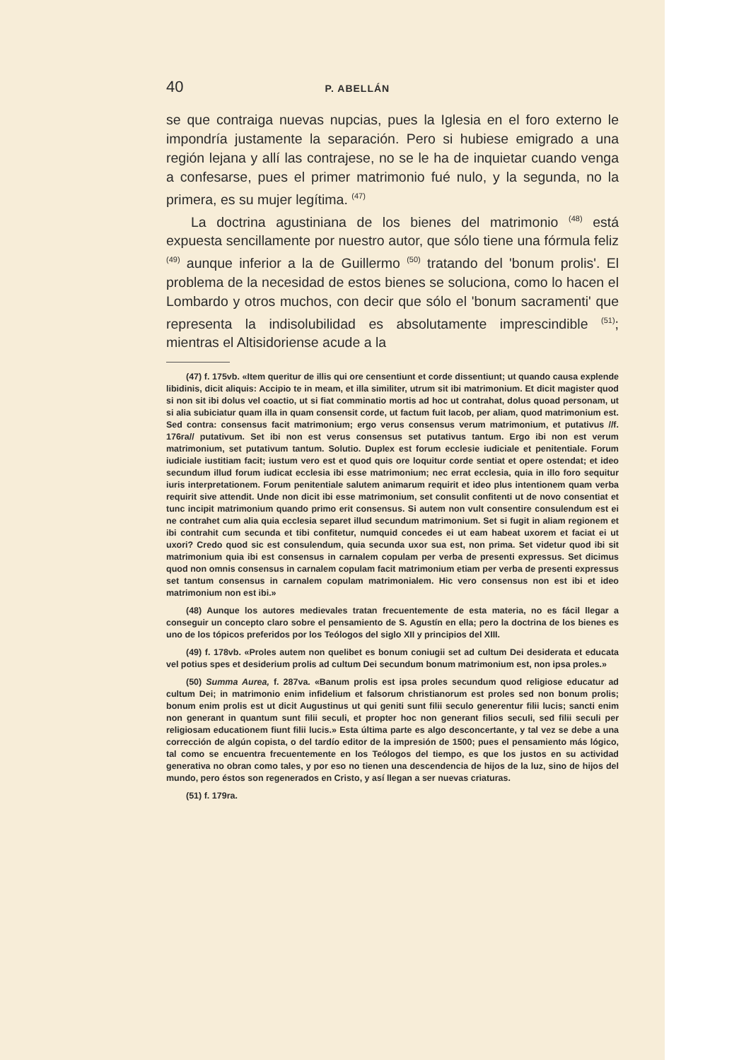40 P. ABELLÁN
se que contraiga nuevas nupcias, pues la Iglesia en el foro externo le impondría justamente la separación. Pero si hubiese emigrado a una región lejana y allí las contrajese, no se le ha de inquietar cuando venga a confesarse, pues el primer matrimonio fué nulo, y la segunda, no la primera, es su mujer legítima. <sup>(47)</sup>
La doctrina agustiniana de los bienes del matrimonio <sup>(48)</sup> está expuesta sencillamente por nuestro autor, que sólo tiene una fórmula feliz <sup>(49)</sup> aunque inferior a la de Guillermo <sup>(50)</sup> tratando del 'bonum prolis'. El problema de la necesidad de estos bienes se soluciona, como lo hacen el Lombardo y otros muchos, con decir que sólo el 'bonum sacramenti' que representa la indisolubilidad es absolutamente imprescindible <sup>(51)</sup>; mientras el Altisidoriense acude a la
(47) f. 175vb. «Item queritur de illis qui ore censentiunt et corde dissentiunt; ut quando causa explende libidinis, dicit aliquis: Accipio te in meam, et illa similiter, utrum sit ibi matrimonium. Et dicit magister quod si non sit ibi dolus vel coactio, ut si fiat comminatio mortis ad hoc ut contrahat, dolus quoad personam, ut si alia subiciatur quam illa in quam consensit corde, ut factum fuit Iacob, per aliam, quod matrimonium est. Sed contra: consensus facit matrimonium; ergo verus consensus verum matrimonium, et putativus //f. 176ra// putativum. Set ibi non est verus consensus set putativus tantum. Ergo ibi non est verum matrimonium, set putativum tantum. Solutio. Duplex est forum ecclesie iudiciale et penitentiale. Forum iudiciale iustitiam facit; iustum vero est et quod quis ore loquitur corde sentiat et opere ostendat; et ideo secundum illud forum iudicat ecclesia ibi esse matrimonium; nec errat ecclesia, quia in illo foro sequitur iuris interpretationem. Forum penitentiale salutem animarum requirit et ideo plus intentionem quam verba requirit sive attendit. Unde non dicit ibi esse matrimonium, set consulit confitenti ut de novo consentiat et tunc incipit matrimonium quando primo erit consensus. Si autem non vult consentire consulendum est ei ne contrahet cum alia quia ecclesia separet illud secundum matrimonium. Set si fugit in aliam regionem et ibi contrahit cum secunda et tibi confitetur, numquid concedes ei ut eam habeat uxorem et faciat ei ut uxori? Credo quod sic est consulendum, quia secunda uxor sua est, non prima. Set videtur quod ibi sit matrimonium quia ibi est consensus in carnalem copulam per verba de presenti expressus. Set dicimus quod non omnis consensus in carnalem copulam facit matrimonium etiam per verba de presenti expressus set tantum consensus in carnalem copulam matrimonialem. Hic vero consensus non est ibi et ideo matrimonium non est ibi.»
(48) Aunque los autores medievales tratan frecuentemente de esta materia, no es fácil llegar a conseguir un concepto claro sobre el pensamiento de S. Agustín en ella; pero la doctrina de los bienes es uno de los tópicos preferidos por los Teólogos del siglo XII y principios del XIII.
(49) f. 178vb. «Proles autem non quelibet es bonum coniugii set ad cultum Dei desiderata et educata vel potius spes et desiderium prolis ad cultum Dei secundum bonum matrimonium est, non ipsa proles.»
(50) Summa Aurea, f. 287va. «Banum prolis est ipsa proles secundum quod religiose educatur ad cultum Dei; in matrimonio enim infidelium et falsorum christianorum est proles sed non bonum prolis; bonum enim prolis est ut dicit Augustinus ut qui geniti sunt filii seculo generentur filii lucis; sancti enim non generant in quantum sunt filii seculi, et propter hoc non generant filios seculi, sed filii seculi per religiosam educationem fiunt filii lucis.» Esta última parte es algo desconcertante, y tal vez se debe a una corrección de algún copista, o del tardío editor de la impresión de 1500; pues el pensamiento más lógico, tal como se encuentra frecuentemente en los Teólogos del tiempo, es que los justos en su actividad generativa no obran como tales, y por eso no tienen una descendencia de hijos de la luz, sino de hijos del mundo, pero éstos son regenerados en Cristo, y así llegan a ser nuevas criaturas.
(51) f. 179ra.